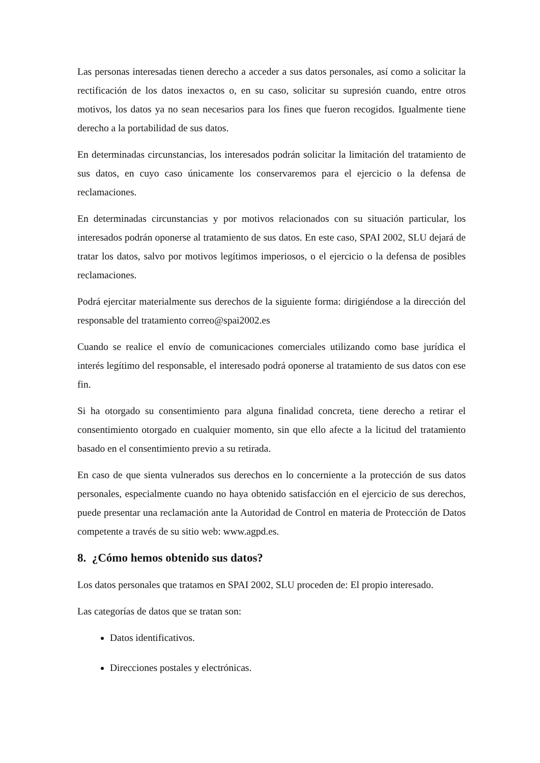Las personas interesadas tienen derecho a acceder a sus datos personales, así como a solicitar la rectificación de los datos inexactos o, en su caso, solicitar su supresión cuando, entre otros motivos, los datos ya no sean necesarios para los fines que fueron recogidos. Igualmente tiene derecho a la portabilidad de sus datos.
En determinadas circunstancias, los interesados podrán solicitar la limitación del tratamiento de sus datos, en cuyo caso únicamente los conservaremos para el ejercicio o la defensa de reclamaciones.
En determinadas circunstancias y por motivos relacionados con su situación particular, los interesados podrán oponerse al tratamiento de sus datos. En este caso, SPAI 2002, SLU dejará de tratar los datos, salvo por motivos legítimos imperiosos, o el ejercicio o la defensa de posibles reclamaciones.
Podrá ejercitar materialmente sus derechos de la siguiente forma: dirigiéndose a la dirección del responsable del tratamiento correo@spai2002.es
Cuando se realice el envío de comunicaciones comerciales utilizando como base jurídica el interés legítimo del responsable, el interesado podrá oponerse al tratamiento de sus datos con ese fin.
Si ha otorgado su consentimiento para alguna finalidad concreta, tiene derecho a retirar el consentimiento otorgado en cualquier momento, sin que ello afecte a la licitud del tratamiento basado en el consentimiento previo a su retirada.
En caso de que sienta vulnerados sus derechos en lo concerniente a la protección de sus datos personales, especialmente cuando no haya obtenido satisfacción en el ejercicio de sus derechos, puede presentar una reclamación ante la Autoridad de Control en materia de Protección de Datos competente a través de su sitio web: www.agpd.es.
8. ¿Cómo hemos obtenido sus datos?
Los datos personales que tratamos en SPAI 2002, SLU proceden de: El propio interesado.
Las categorías de datos que se tratan son:
Datos identificativos.
Direcciones postales y electrónicas.